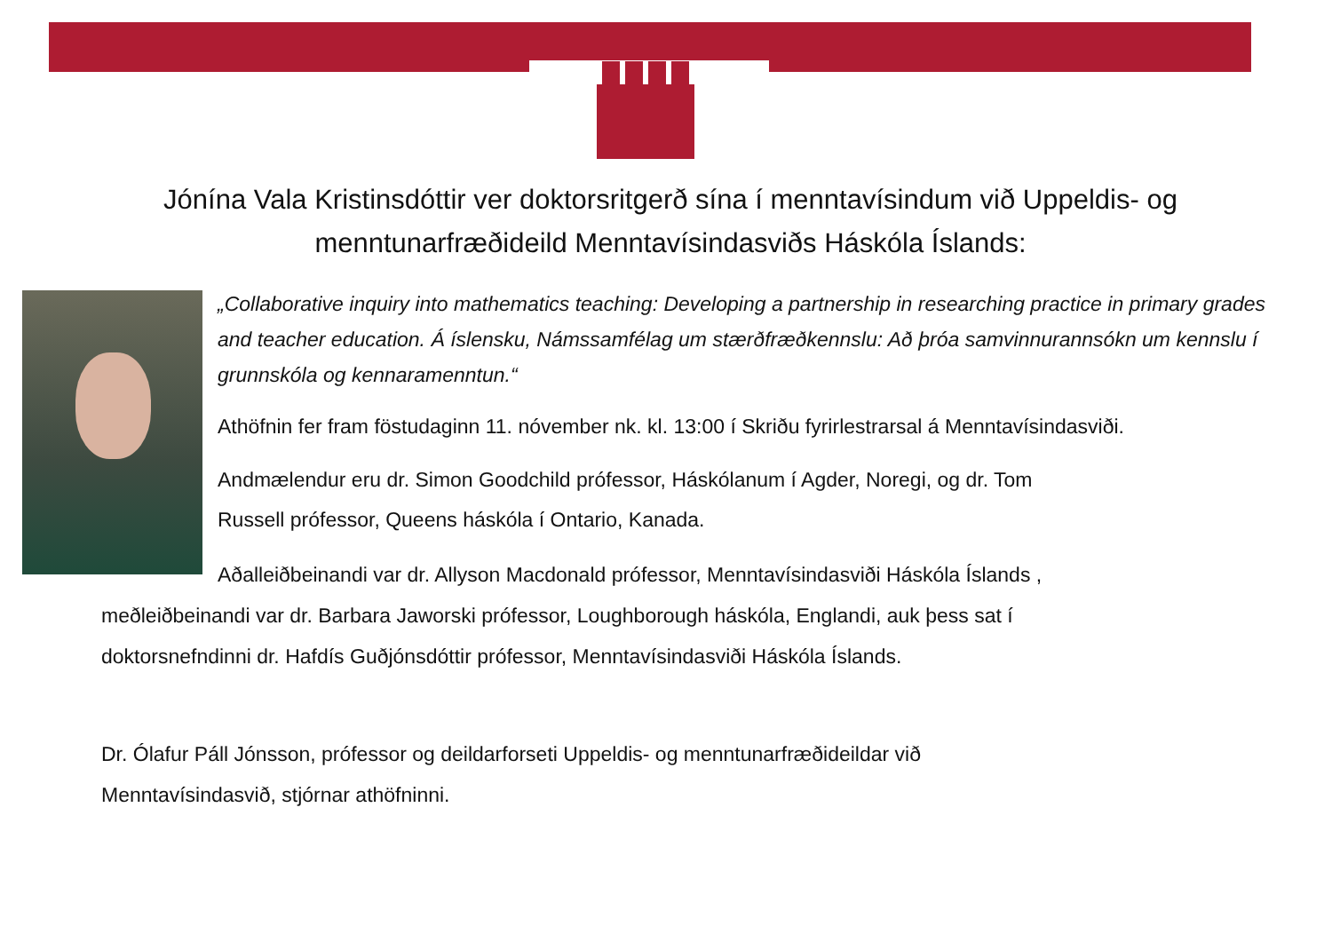Jónína Vala Kristinsdóttir ver doktorsritgerð sína í menntavísindum við Uppeldis- og
menntunarfræðideild Menntavísindasviðs Háskóla Íslands:
„Collaborative inquiry into mathematics teaching: Developing a partnership in researching practice in primary grades and teacher education. Á íslensku, Námssamfélag um stærðfræðkennslu: Að þróa samvinnurannsókn um kennslu í grunnskóla og kennaramenntun.“
Athöfnin fer fram föstudaginn 11. nóvember nk. kl. 13:00 í Skriðu fyrirlestrarsal á Menntavísindasviði.
Andmælendur eru dr. Simon Goodchild prófessor, Háskólanum í Agder, Noregi, og dr. Tom
Russell prófessor, Queens háskóla í Ontario, Kanada.
Aðalleiðbeinandi var dr. Allyson Macdonald prófessor, Menntavísindasviði Háskóla Íslands ,
meðleiðbeinandi var dr. Barbara Jaworski prófessor, Loughborough háskóla, Englandi, auk þess sat í
doktorsnefndinni dr. Hafdís Guðjónsdóttir prófessor, Menntavísindasviði Háskóla Íslands.
Dr. Ólafur Páll Jónsson, prófessor og deildarforseti Uppeldis- og menntunarfræðideildar við
Menntavísindasvið, stjórnar athöfninni.